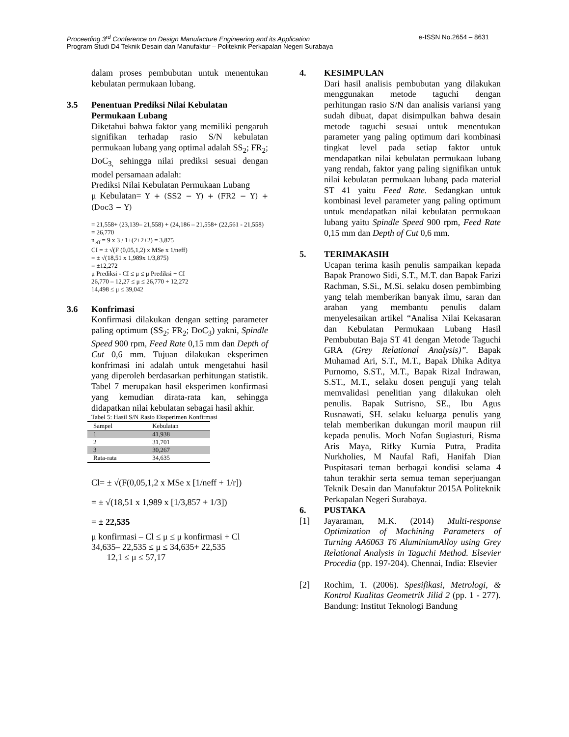e-ISSN No.2654 – 8631 Proceeding 3<sup>rd</sup> Conference on Design Manufacture Engineering and its Application
Program Studi D4 Teknik Desain dan Manufaktur – Politeknik Perkapalan Negeri Surabaya
dalam proses pembubutan untuk menentukan kebulatan permukaan lubang.
3.5 Penentuan Prediksi Nilai Kebulatan Permukaan Lubang
Diketahui bahwa faktor yang memiliki pengaruh signifikan terhadap rasio S/N kebulatan permukaan lubang yang optimal adalah SS<sub>2</sub>; FR<sub>2</sub>; DoC<sub>3,</sub> sehingga nilai prediksi sesuai dengan model persamaan adalah:
Prediksi Nilai Kebulatan Permukaan Lubang
μ Kebulatan= Y + (SS2 − Y) + (FR2 − Y) + (Doc3 − Y)
= 21,558+ (23,139– 21,558) + (24,186 – 21,558+ (22,561 - 21,558)
= 26,770
n<sub>eff</sub> = 9 x 3 / 1+(2+2+2) = 3,875
CI = ± √(F (0,05,1,2) x MSe x 1/neff)
= ± √(18,51 x 1,989x 1/3,875)
= ±12,272
μ Prediksi - CI ≤ μ ≤ μ Prediksi + CI
26,770 – 12,27 ≤ μ ≤ 26,770 + 12,272
14,498 ≤ μ ≤ 39,042
3.6 Konfrimasi
Konfirmasi dilakukan dengan setting parameter paling optimum (SS<sub>2</sub>; FR<sub>2</sub>; DoC<sub>3</sub>) yakni, Spindle Speed 900 rpm, Feed Rate 0,15 mm dan Depth of Cut 0,6 mm. Tujuan dilakukan eksperimen konfrimasi ini adalah untuk mengetahui hasil yang diperoleh berdasarkan perhitungan statistik. Tabel 7 merupakan hasil eksperimen konfirmasi yang kemudian dirata-rata kan, sehingga didapatkan nilai kebulatan sebagai hasil akhir.
Tabel 5: Hasil S/N Rasio Eksperimen Konfirmasi
| Sampel | Kebulatan |
| --- | --- |
| 1 | 41,938 |
| 2 | 31,701 |
| 3 | 30,267 |
| Rata-rata | 34,635 |
Cl= ± √(F(0,05,1,2 x MSe x [1/neff + 1/r])
= ± √(18,51 x 1,989 x [1/3,857 + 1/3])
= ± 22,535
μ konfirmasi – Cl ≤ μ ≤ μ konfirmasi + Cl
34,635– 22,535 ≤ μ ≤ 34,635+ 22,535
12,1 ≤ μ ≤ 57,17
4. KESIMPULAN
Dari hasil analisis pembubutan yang dilakukan menggunakan metode taguchi dengan perhitungan rasio S/N dan analisis variansi yang sudah dibuat, dapat disimpulkan bahwa desain metode taguchi sesuai untuk menentukan parameter yang paling optimum dari kombinasi tingkat level pada setiap faktor untuk mendapatkan nilai kebulatan permukaan lubang yang rendah, faktor yang paling signifikan untuk nilai kebulatan permukaan lubang pada material ST 41 yaitu Feed Rate. Sedangkan untuk kombinasi level parameter yang paling optimum untuk mendapatkan nilai kebulatan permukaan lubang yaitu Spindle Speed 900 rpm, Feed Rate 0,15 mm dan Depth of Cut 0,6 mm.
5. TERIMAKASIH
Ucapan terima kasih penulis sampaikan kepada Bapak Pranowo Sidi, S.T., M.T. dan Bapak Farizi Rachman, S.Si., M.Si. selaku dosen pembimbing yang telah memberikan banyak ilmu, saran dan arahan yang membantu penulis dalam menyelesaikan artikel “Analisa Nilai Kekasaran dan Kebulatan Permukaan Lubang Hasil Pembubutan Baja ST 41 dengan Metode Taguchi GRA (Grey Relational Analysis)”. Bapak Muhamad Ari, S.T., M.T., Bapak Dhika Aditya Purnomo, S.ST., M.T., Bapak Rizal Indrawan, S.ST., M.T., selaku dosen penguji yang telah memvalidasi penelitian yang dilakukan oleh penulis. Bapak Sutrisno, SE., Ibu Agus Rusnawati, SH. selaku keluarga penulis yang telah memberikan dukungan moril maupun riil kepada penulis. Moch Nofan Sugiasturi, Risma Aris Maya, Rifky Kurnia Putra, Pradita Nurkholies, M Naufal Rafi, Hanifah Dian Puspitasari teman berbagai kondisi selama 4 tahun terakhir serta semua teman seperjuangan Teknik Desain dan Manufaktur 2015A Politeknik Perkapalan Negeri Surabaya.
6. PUSTAKA
[1] Jayaraman, M.K. (2014) Multi-response Optimization of Machining Parameters of Turning AA6063 T6 AluminiumAlloy using Grey Relational Analysis in Taguchi Method. Elsevier Procedia (pp. 197-204). Chennai, India: Elsevier
[2] Rochim, T. (2006). Spesifikasi, Metrologi, & Kontrol Kualitas Geometrik Jilid 2 (pp. 1 - 277). Bandung: Institut Teknologi Bandung